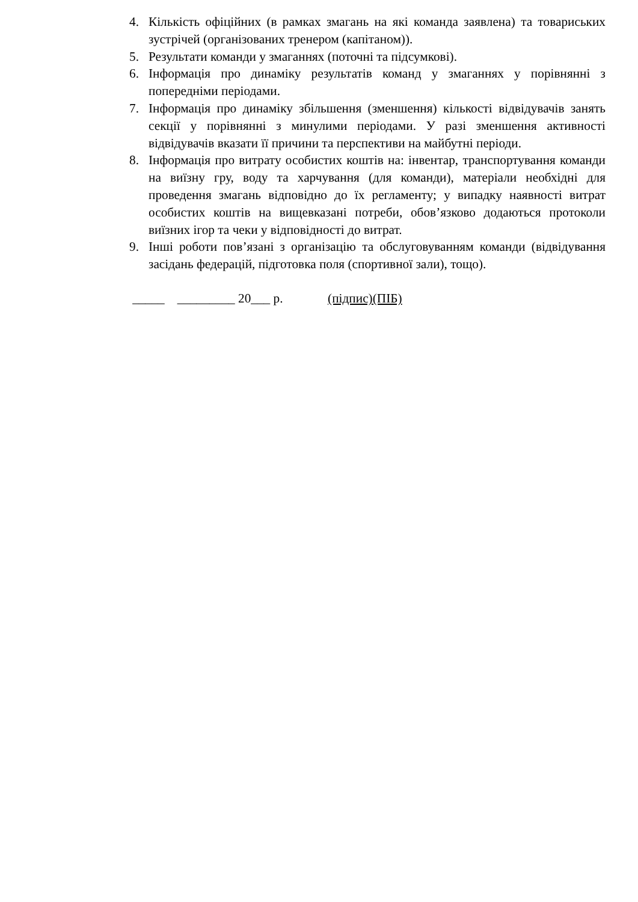4. Кількість офіційних (в рамках змагань на які команда заявлена) та товариських зустрічей (організованих тренером (капітаном)).
5. Результати команди у змаганнях (поточні та підсумкові).
6. Інформація про динаміку результатів команд у змаганнях у порівнянні з попередніми періодами.
7. Інформація про динаміку збільшення (зменшення) кількості відвідувачів занять секції у порівнянні з минулими періодами. У разі зменшення активності відвідувачів вказати її причини та перспективи на майбутні періоди.
8. Інформація про витрату особистих коштів на: інвентар, транспортування команди на виїзну гру, воду та харчування (для команди), матеріали необхідні для проведення змагань відповідно до їх регламенту; у випадку наявності витрат особистих коштів на вищевказані потреби, обов’язково додаються протоколи виїзних ігор та чеки у відповідності до витрат.
9. Інші роботи пов’язані з організацію та обслуговуванням команди (відвідування засідань федерацій, підготовка поля (спортивної зали), тощо).
_____ _________ 20___ р. (підпис) (ПІБ)